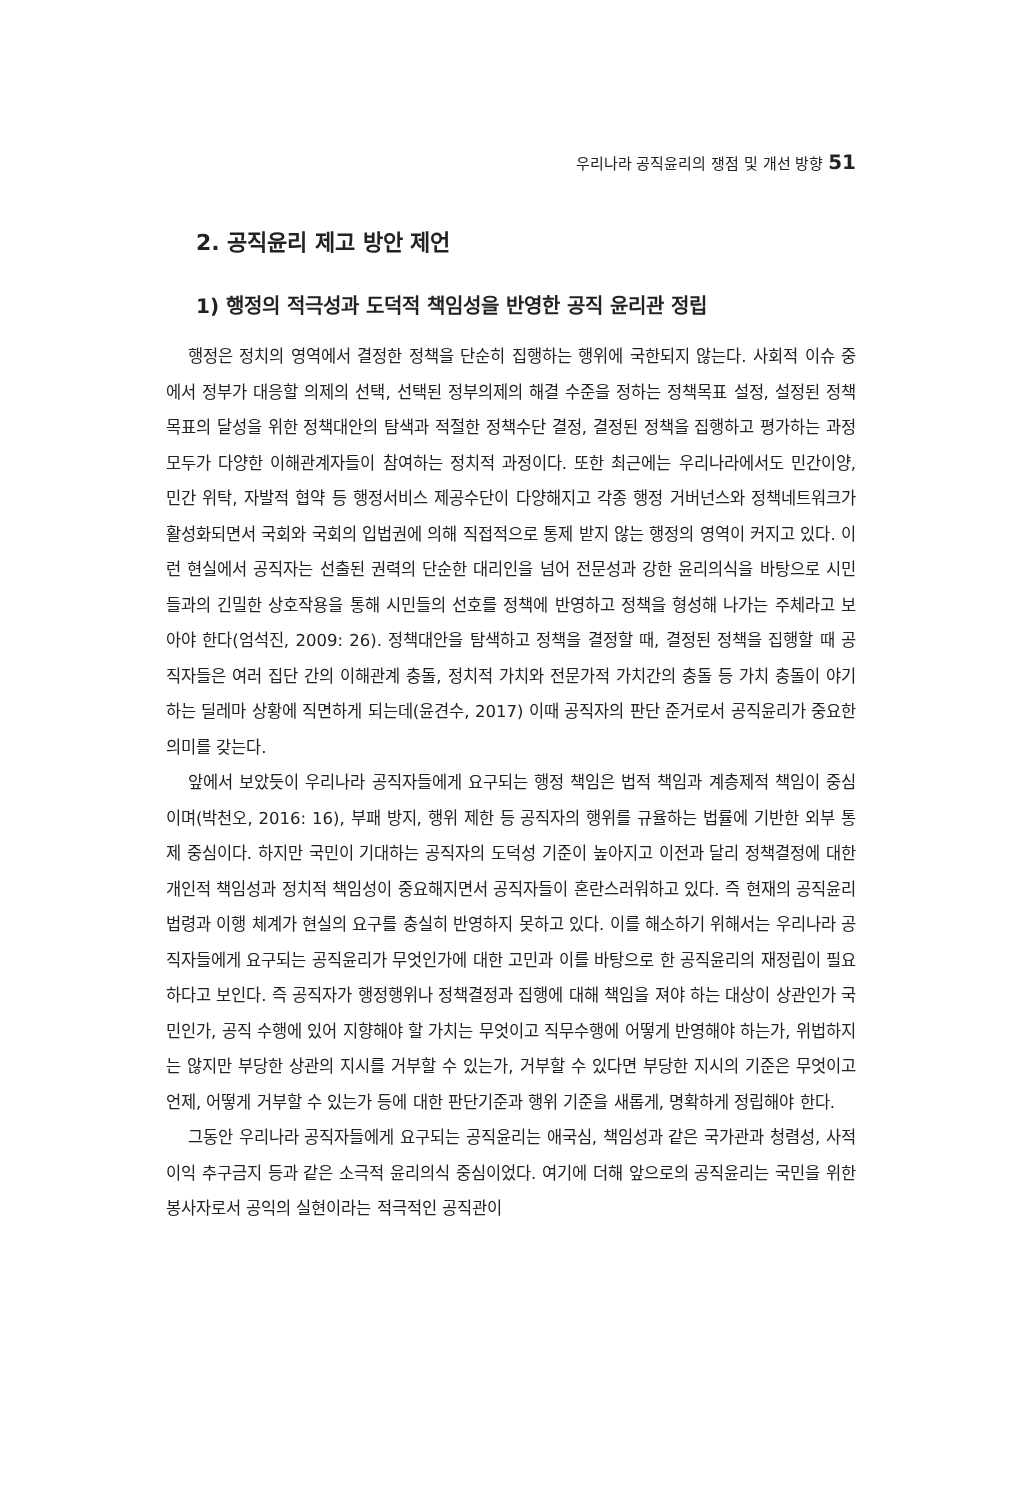우리나라 공직윤리의 쟁점 및 개선 방향 51
2. 공직윤리 제고 방안 제언
1) 행정의 적극성과 도덕적 책임성을 반영한 공직 윤리관 정립
행정은 정치의 영역에서 결정한 정책을 단순히 집행하는 행위에 국한되지 않는다. 사회적 이슈 중에서 정부가 대응할 의제의 선택, 선택된 정부의제의 해결 수준을 정하는 정책목표 설정, 설정된 정책목표의 달성을 위한 정책대안의 탐색과 적절한 정책수단 결정, 결정된 정책을 집행하고 평가하는 과정 모두가 다양한 이해관계자들이 참여하는 정치적 과정이다. 또한 최근에는 우리나라에서도 민간이양, 민간 위탁, 자발적 협약 등 행정서비스 제공수단이 다양해지고 각종 행정 거버넌스와 정책네트워크가 활성화되면서 국회와 국회의 입법권에 의해 직접적으로 통제 받지 않는 행정의 영역이 커지고 있다. 이런 현실에서 공직자는 선출된 권력의 단순한 대리인을 넘어 전문성과 강한 윤리의식을 바탕으로 시민들과의 긴밀한 상호작용을 통해 시민들의 선호를 정책에 반영하고 정책을 형성해 나가는 주체라고 보아야 한다(엄석진, 2009: 26). 정책대안을 탐색하고 정책을 결정할 때, 결정된 정책을 집행할 때 공직자들은 여러 집단 간의 이해관계 충돌, 정치적 가치와 전문가적 가치간의 충돌 등 가치 충돌이 야기하는 딜레마 상황에 직면하게 되는데(윤견수, 2017) 이때 공직자의 판단 준거로서 공직윤리가 중요한 의미를 갖는다.
앞에서 보았듯이 우리나라 공직자들에게 요구되는 행정 책임은 법적 책임과 계층제적 책임이 중심이며(박천오, 2016: 16), 부패 방지, 행위 제한 등 공직자의 행위를 규율하는 법률에 기반한 외부 통제 중심이다. 하지만 국민이 기대하는 공직자의 도덕성 기준이 높아지고 이전과 달리 정책결정에 대한 개인적 책임성과 정치적 책임성이 중요해지면서 공직자들이 혼란스러워하고 있다. 즉 현재의 공직윤리 법령과 이행 체계가 현실의 요구를 충실히 반영하지 못하고 있다. 이를 해소하기 위해서는 우리나라 공직자들에게 요구되는 공직윤리가 무엇인가에 대한 고민과 이를 바탕으로 한 공직윤리의 재정립이 필요하다고 보인다. 즉 공직자가 행정행위나 정책결정과 집행에 대해 책임을 져야 하는 대상이 상관인가 국민인가, 공직 수행에 있어 지향해야 할 가치는 무엇이고 직무수행에 어떻게 반영해야 하는가, 위법하지는 않지만 부당한 상관의 지시를 거부할 수 있는가, 거부할 수 있다면 부당한 지시의 기준은 무엇이고 언제, 어떻게 거부할 수 있는가 등에 대한 판단기준과 행위 기준을 새롭게, 명확하게 정립해야 한다.
그동안 우리나라 공직자들에게 요구되는 공직윤리는 애국심, 책임성과 같은 국가관과 청렴성, 사적이익 추구금지 등과 같은 소극적 윤리의식 중심이었다. 여기에 더해 앞으로의 공직윤리는 국민을 위한 봉사자로서 공익의 실현이라는 적극적인 공직관이